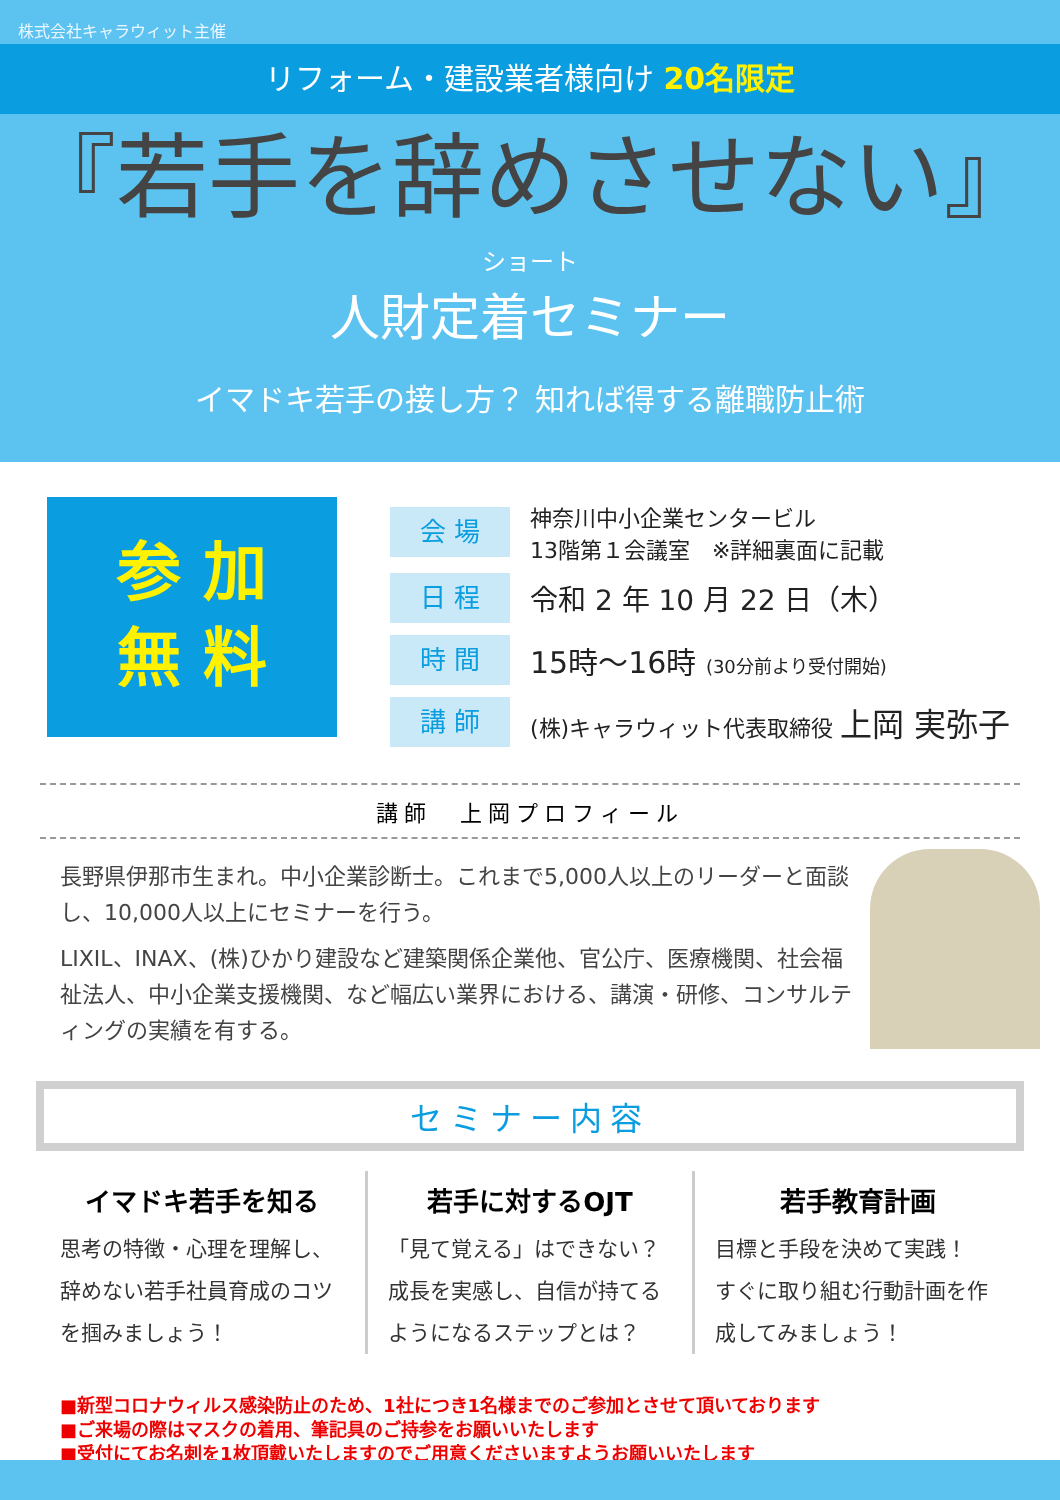株式会社キャラウィット主催
リフォーム・建設業者様向け 20名限定
『若手を辞めさせない』
ショート
人財定着セミナー
イマドキ若手の接し方？ 知れば得する離職防止術
参 加
無 料
会 場
神奈川中小企業センタービル
13階第１会議室　※詳細裏面に記載
日 程
令和 2 年 10 月 22 日（木）
時 間
15時～16時 (30分前より受付開始)
講 師
(株)キャラウィット代表取締役 上岡 実弥子
講師　上岡プロフィール
長野県伊那市生まれ。中小企業診断士。これまで5,000人以上のリーダーと面談し、10,000人以上にセミナーを行う。
LIXIL、INAX、(株)ひかり建設など建築関係企業他、官公庁、医療機関、社会福祉法人、中小企業支援機関、など幅広い業界における、講演・研修、コンサルティングの実績を有する。
セミナー内容
イマドキ若手を知る
思考の特徴・心理を理解し、辞めない若手社員育成のコツを掴みましょう！
若手に対するOJT
「見て覚える」はできない？
成長を実感し、自信が持てるようになるステップとは？
若手教育計画
目標と手段を決めて実践！
すぐに取り組む行動計画を作成してみましょう！
■新型コロナウィルス感染防止のため、1社につき1名様までのご参加とさせて頂いております
■ご来場の際はマスクの着用、筆記具のご持参をお願いいたします
■受付にてお名刺を1枚頂戴いたしますのでご用意くださいますようお願いいたします